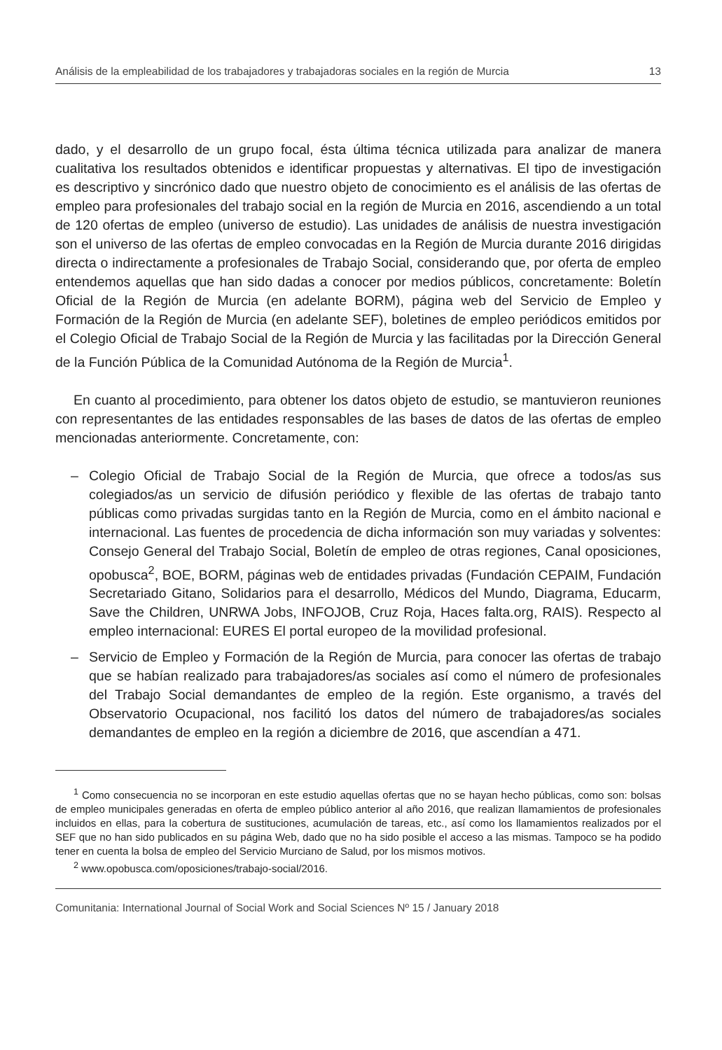Análisis de la empleabilidad de los trabajadores y trabajadoras sociales en la región de Murcia 13
dado, y el desarrollo de un grupo focal, ésta última técnica utilizada para analizar de manera cualitativa los resultados obtenidos e identificar propuestas y alternativas. El tipo de investigación es descriptivo y sincrónico dado que nuestro objeto de conocimiento es el análisis de las ofertas de empleo para profesionales del trabajo social en la región de Murcia en 2016, ascendiendo a un total de 120 ofertas de empleo (universo de estudio). Las unidades de análisis de nuestra investigación son el universo de las ofertas de empleo convocadas en la Región de Murcia durante 2016 dirigidas directa o indirectamente a profesionales de Trabajo Social, considerando que, por oferta de empleo entendemos aquellas que han sido dadas a conocer por medios públicos, concretamente: Boletín Oficial de la Región de Murcia (en adelante BORM), página web del Servicio de Empleo y Formación de la Región de Murcia (en adelante SEF), boletines de empleo periódicos emitidos por el Colegio Oficial de Trabajo Social de la Región de Murcia y las facilitadas por la Dirección General de la Función Pública de la Comunidad Autónoma de la Región de Murcia<sup>1</sup>.
En cuanto al procedimiento, para obtener los datos objeto de estudio, se mantuvieron reuniones con representantes de las entidades responsables de las bases de datos de las ofertas de empleo mencionadas anteriormente. Concretamente, con:
– Colegio Oficial de Trabajo Social de la Región de Murcia, que ofrece a todos/as sus colegiados/as un servicio de difusión periódico y flexible de las ofertas de trabajo tanto públicas como privadas surgidas tanto en la Región de Murcia, como en el ámbito nacional e internacional. Las fuentes de procedencia de dicha información son muy variadas y solventes: Consejo General del Trabajo Social, Boletín de empleo de otras regiones, Canal oposiciones, opobusca<sup>2</sup>, BOE, BORM, páginas web de entidades privadas (Fundación CEPAIM, Fundación Secretariado Gitano, Solidarios para el desarrollo, Médicos del Mundo, Diagrama, Educarm, Save the Children, UNRWA Jobs, INFOJOB, Cruz Roja, Haces falta.org, RAIS). Respecto al empleo internacional: EURES El portal europeo de la movilidad profesional.
– Servicio de Empleo y Formación de la Región de Murcia, para conocer las ofertas de trabajo que se habían realizado para trabajadores/as sociales así como el número de profesionales del Trabajo Social demandantes de empleo de la región. Este organismo, a través del Observatorio Ocupacional, nos facilitó los datos del número de trabajadores/as sociales demandantes de empleo en la región a diciembre de 2016, que ascendían a 471.
<sup>1</sup> Como consecuencia no se incorporan en este estudio aquellas ofertas que no se hayan hecho públicas, como son: bolsas de empleo municipales generadas en oferta de empleo público anterior al año 2016, que realizan llamamientos de profesionales incluidos en ellas, para la cobertura de sustituciones, acumulación de tareas, etc., así como los llamamientos realizados por el SEF que no han sido publicados en su página Web, dado que no ha sido posible el acceso a las mismas. Tampoco se ha podido tener en cuenta la bolsa de empleo del Servicio Murciano de Salud, por los mismos motivos.
<sup>2</sup> www.opobusca.com/oposiciones/trabajo-social/2016.
Comunitania: International Journal of Social Work and Social Sciences Nº 15 / January 2018